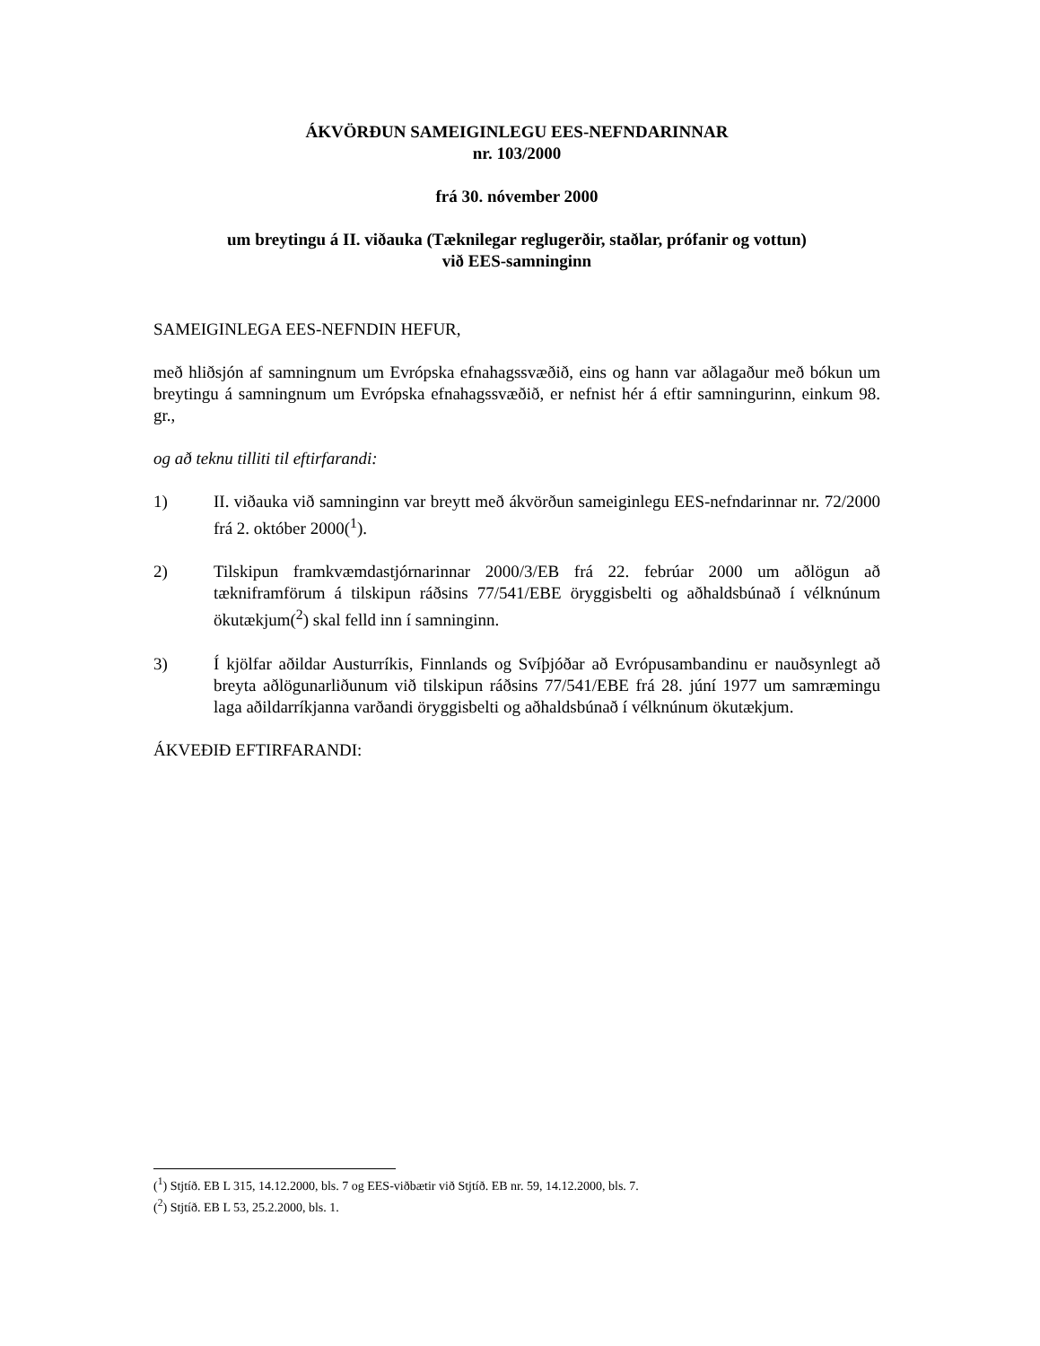ÁKVÖRÐUN SAMEIGINLEGU EES-NEFNDARINNAR
nr. 103/2000
frá 30. nóvember 2000
um breytingu á II. viðauka (Tæknilegar reglugerðir, staðlar, prófanir og vottun)
við EES-samninginn
SAMEIGINLEGA EES-NEFNDIN HEFUR,
með hliðsjón af samningnum um Evrópska efnahagssvæðið, eins og hann var aðlagaður með bókun um breytingu á samningnum um Evrópska efnahagssvæðið, er nefnist hér á eftir samningurinn, einkum 98. gr.,
og að teknu tilliti til eftirfarandi:
1) II. viðauka við samninginn var breytt með ákvörðun sameiginlegu EES-nefndarinnar nr. 72/2000 frá 2. október 2000(<sup>1</sup>).
2) Tilskipun framkvæmdastjórnarinnar 2000/3/EB frá 22. febrúar 2000 um aðlögun að tækniframförum á tilskipun ráðsins 77/541/EBE öryggisbelti og aðhaldsbúnað í vélknúnum ökutækjum(<sup>2</sup>) skal felld inn í samninginn.
3) Í kjölfar aðildar Austurríkis, Finnlands og Svíþjóðar að Evrópusambandinu er nauðsynlegt að breyta aðlögunarliðunum við tilskipun ráðsins 77/541/EBE frá 28. júní 1977 um samræmingu laga aðildarríkjanna varðandi öryggisbelti og aðhaldsbúnað í vélknúnum ökutækjum.
ÁKVEÐIÐ EFTIRFARANDI:
(<sup>1</sup>) Stjtíð. EB L 315, 14.12.2000, bls. 7 og EES-viðbætir við Stjtíð. EB nr. 59, 14.12.2000, bls. 7.
(<sup>2</sup>) Stjtíð. EB L 53, 25.2.2000, bls. 1.